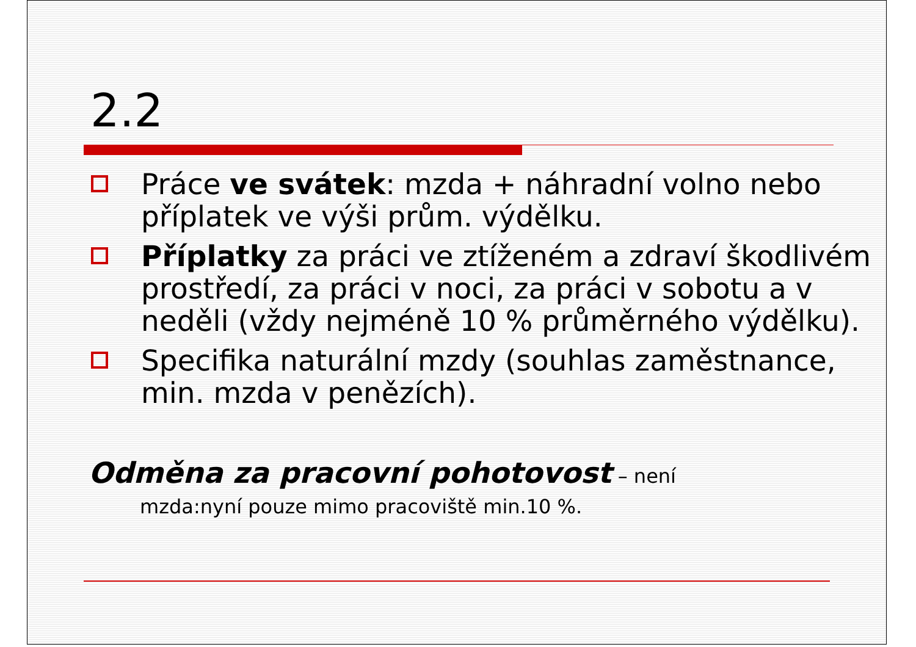2.2
Práce ve svátek: mzda + náhradní volno nebo příplatek ve výši prům. výdělku.
Příplatky za práci ve ztíženém a zdraví škodlivém prostředí, za práci v noci, za práci v sobotu a v neděli (vždy nejméně 10 % průměrného výdělku).
Specifika naturální mzdy (souhlas zaměstnance, min. mzda v penězích).
Odměna za pracovní pohotovost – není
mzda:nyní pouze mimo pracoviště min.10 %.